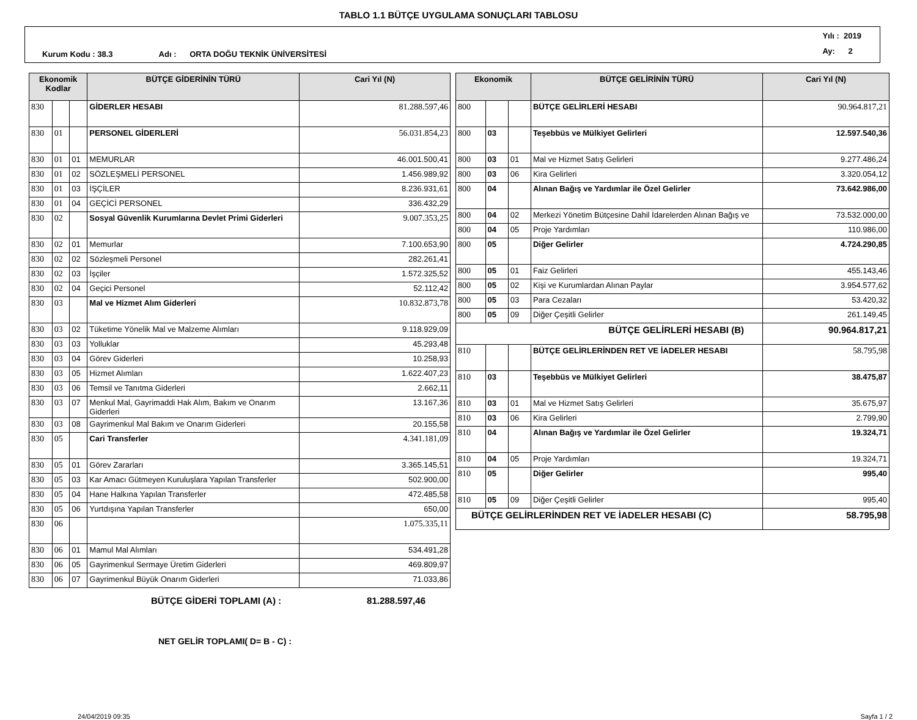TABLO 1.1 BÜTÇE UYGULAMA SONUÇLARI TABLOSU
Kurum Kodu : 38.3 Adı : ORTA DOĞU TEKNİK ÜNİVERSİTESİ Yılı : 2019
Ay: 2
| Ekonomik Kodlar | | | BÜTÇE GİDERİNİN TÜRÜ | Cari Yıl (N) |
| --- | --- | --- | --- | --- |
| 830 | | | GİDERLER HESABI | 81.288.597,46 |
| 830 | 01 | | PERSONEL GİDERLERİ | 56.031.854,23 |
| 830 | 01 | 01 | MEMURLAR | 46.001.500,41 |
| 830 | 01 | 02 | SÖZLEŞMELİ PERSONEL | 1.456.989,92 |
| 830 | 01 | 03 | İŞÇİLER | 8.236.931,61 |
| 830 | 01 | 04 | GEÇİCİ PERSONEL | 336.432,29 |
| 830 | 02 | | Sosyal Güvenlik Kurumlarına Devlet Primi Giderleri | 9.007.353,25 |
| 830 | 02 | 01 | Memurlar | 7.100.653,90 |
| 830 | 02 | 02 | Sözleşmeli Personel | 282.261,41 |
| 830 | 02 | 03 | İşçiler | 1.572.325,52 |
| 830 | 02 | 04 | Geçici Personel | 52.112,42 |
| 830 | 03 | | Mal ve Hizmet Alım Giderleri | 10.832.873,78 |
| 830 | 03 | 02 | Tüketime Yönelik Mal ve Malzeme Alımları | 9.118.929,09 |
| 830 | 03 | 03 | Yolluklar | 45.293,48 |
| 830 | 03 | 04 | Görev Giderleri | 10.258,93 |
| 830 | 03 | 05 | Hizmet Alımları | 1.622.407,23 |
| 830 | 03 | 06 | Temsil ve Tanıtma Giderleri | 2.662,11 |
| 830 | 03 | 07 | Menkul Mal, Gayrimaddi Hak Alım, Bakım ve Onarım Giderleri | 13.167,36 |
| 830 | 03 | 08 | Gayrimenkul Mal Bakım ve Onarım Giderleri | 20.155,58 |
| 830 | 05 | | Cari Transferler | 4.341.181,09 |
| 830 | 05 | 01 | Görev Zararları | 3.365.145,51 |
| 830 | 05 | 03 | Kar Amacı Gütmeyen Kuruluşlara Yapılan Transferler | 502.900,00 |
| 830 | 05 | 04 | Hane Halkına Yapılan Transferler | 472.485,58 |
| 830 | 05 | 06 | Yurtdışına Yapılan Transferler | 650,00 |
| 830 | 06 | | | 1.075.335,11 |
| 830 | 06 | 01 | Mamul Mal Alımları | 534.491,28 |
| 830 | 06 | 05 | Gayrimenkul Sermaye Üretim Giderleri | 469.809,97 |
| 830 | 06 | 07 | Gayrimenkul Büyük Onarım Giderleri | 71.033,86 |
BÜTÇE GİDERİ TOPLAMI (A) : 81.288.597,46
NET GELİR TOPLAMI( D= B - C) :
| Ekonomik | | | BÜTÇE GELİRİNİN TÜRÜ | Cari Yıl (N) |
| --- | --- | --- | --- | --- |
| 800 | | | BÜTÇE GELİRLERİ HESABI | 90.964.817,21 |
| 800 | 03 | | Teşebbüs ve Mülkiyet Gelirleri | 12.597.540,36 |
| 800 | 03 | 01 | Mal ve Hizmet Satış Gelirleri | 9.277.486,24 |
| 800 | 03 | 06 | Kira Gelirleri | 3.320.054,12 |
| 800 | 04 | | Alınan Bağış ve Yardımlar ile Özel Gelirler | 73.642.986,00 |
| 800 | 04 | 02 | Merkezi Yönetim Bütçesine Dahil İdarelerden Alınan Bağış ve | 73.532.000,00 |
| 800 | 04 | 05 | Proje Yardımları | 110.986,00 |
| 800 | 05 | | Diğer Gelirler | 4.724.290,85 |
| 800 | 05 | 01 | Faiz Gelirleri | 455.143,46 |
| 800 | 05 | 02 | Kişi ve Kurumlardan Alınan Paylar | 3.954.577,62 |
| 800 | 05 | 03 | Para Cezaları | 53.420,32 |
| 800 | 05 | 09 | Diğer Çeşitli Gelirler | 261.149,45 |
| BÜTÇE GELİRLERİ HESABI (B) | | | | 90.964.817,21 |
| 810 | | | BÜTÇE GELİRLERİNDEN RET VE İADELER HESABI | 58.795,98 |
| 810 | 03 | | Teşebbüs ve Mülkiyet Gelirleri | 38.475,87 |
| 810 | 03 | 01 | Mal ve Hizmet Satış Gelirleri | 35.675,97 |
| 810 | 03 | 06 | Kira Gelirleri | 2.799,90 |
| 810 | 04 | | Alınan Bağış ve Yardımlar ile Özel Gelirler | 19.324,71 |
| 810 | 04 | 05 | Proje Yardımları | 19.324,71 |
| 810 | 05 | | Diğer Gelirler | 995,40 |
| 810 | 05 | 09 | Diğer Çeşitli Gelirler | 995,40 |
| BÜTÇE GELİRLERİNDEN RET VE İADELER HESABI (C) | | | | 58.795,98 |
24/04/2019 09:35 Sayfa 1 / 2